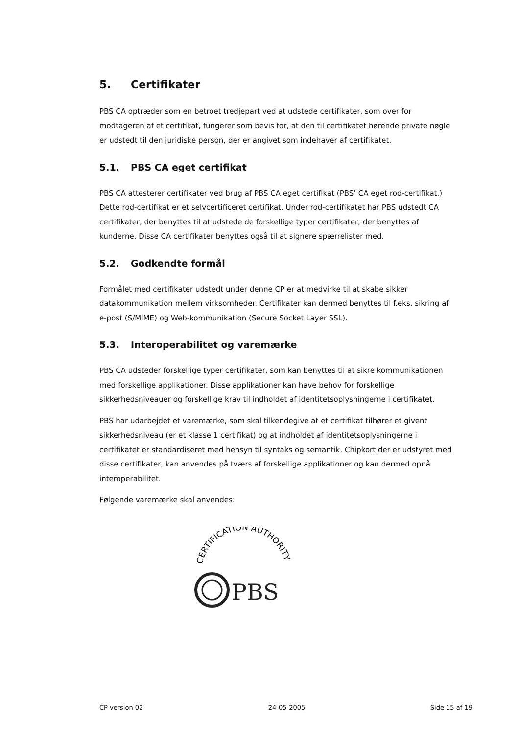5. Certifikater
PBS CA optræder som en betroet tredjepart ved at udstede certifikater, som over for modtageren af et certifikat, fungerer som bevis for, at den til certifikatet hørende private nøgle er udstedt til den juridiske person, der er angivet som indehaver af certifikatet.
5.1. PBS CA eget certifikat
PBS CA attesterer certifikater ved brug af PBS CA eget certifikat (PBS’ CA eget rod-certifikat.) Dette rod-certifikat er et selvcertificeret certifikat. Under rod-certifikatet har PBS udstedt CA certifikater, der benyttes til at udstede de forskellige typer certifikater, der benyttes af kunderne. Disse CA certifikater benyttes også til at signere spærrelister med.
5.2. Godkendte formål
Formålet med certifikater udstedt under denne CP er at medvirke til at skabe sikker datakommunikation mellem virksomheder. Certifikater kan dermed benyttes til f.eks. sikring af e-post (S/MIME) og Web-kommunikation (Secure Socket Layer SSL).
5.3. Interoperabilitet og varemærke
PBS CA udsteder forskellige typer certifikater, som kan benyttes til at sikre kommunikationen med forskellige applikationer. Disse applikationer kan have behov for forskellige sikkerhedsniveauer og forskellige krav til indholdet af identitetsoplysningerne i certifikatet.
PBS har udarbejdet et varemærke, som skal tilkendegive at et certifikat tilhører et givent sikkerhedsniveau (er et klasse 1 certifikat) og at indholdet af identitetsoplysningerne i certifikatet er standardiseret med hensyn til syntaks og semantik. Chipkort der er udstyret med disse certifikater, kan anvendes på tværs af forskellige applikationer og kan dermed opnå interoperabilitet.
Følgende varemærke skal anvendes:
CERTIFICATION AUTHORITY
PBS
CP version 02 24-05-2005 Side 15 af 19